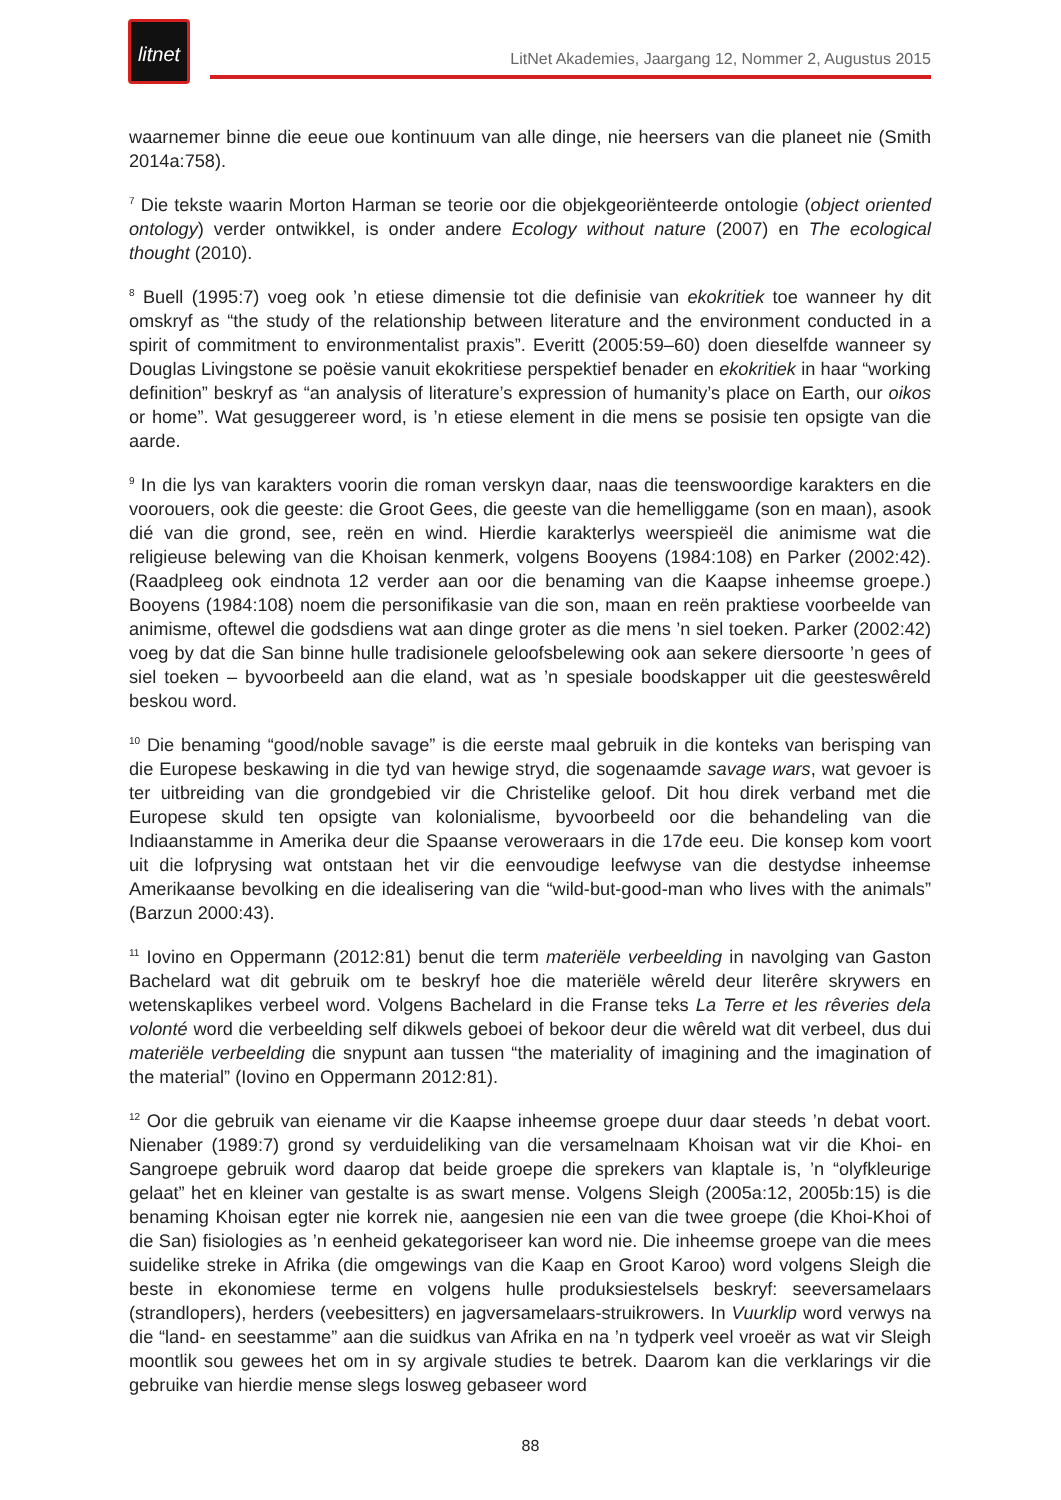litnet
LitNet Akademies, Jaargang 12, Nommer 2, Augustus 2015
waarnemer binne die eeue oue kontinuum van alle dinge, nie heersers van die planeet nie (Smith 2014a:758).
<sup>7</sup> Die tekste waarin Morton Harman se teorie oor die objekgeoriënteerde ontologie (object oriented ontology) verder ontwikkel, is onder andere Ecology without nature (2007) en The ecological thought (2010).
<sup>8</sup> Buell (1995:7) voeg ook ’n etiese dimensie tot die definisie van ekokritiek toe wanneer hy dit omskryf as “the study of the relationship between literature and the environment conducted in a spirit of commitment to environmentalist praxis”. Everitt (2005:59–60) doen dieselfde wanneer sy Douglas Livingstone se poësie vanuit ekokritiese perspektief benader en ekokritiek in haar “working definition” beskryf as “an analysis of literature’s expression of humanity’s place on Earth, our oikos or home”. Wat gesuggereer word, is ’n etiese element in die mens se posisie ten opsigte van die aarde.
<sup>9</sup> In die lys van karakters voorin die roman verskyn daar, naas die teenswoordige karakters en die voorouers, ook die geeste: die Groot Gees, die geeste van die hemelliggame (son en maan), asook dié van die grond, see, reën en wind. Hierdie karakterlys weerspieël die animisme wat die religieuse belewing van die Khoisan kenmerk, volgens Booyens (1984:108) en Parker (2002:42). (Raadpleeg ook eindnota 12 verder aan oor die benaming van die Kaapse inheemse groepe.) Booyens (1984:108) noem die personifikasie van die son, maan en reën praktiese voorbeelde van animisme, oftewel die godsdiens wat aan dinge groter as die mens ’n siel toeken. Parker (2002:42) voeg by dat die San binne hulle tradisionele geloofsbelewing ook aan sekere diersoorte ’n gees of siel toeken – byvoorbeeld aan die eland, wat as ’n spesiale boodskapper uit die geesteswêreld beskou word.
<sup>10</sup> Die benaming “good/noble savage” is die eerste maal gebruik in die konteks van berisping van die Europese beskawing in die tyd van hewige stryd, die sogenaamde savage wars, wat gevoer is ter uitbreiding van die grondgebied vir die Christelike geloof. Dit hou direk verband met die Europese skuld ten opsigte van kolonialisme, byvoorbeeld oor die behandeling van die Indiaanstamme in Amerika deur die Spaanse veroweraars in die 17de eeu. Die konsep kom voort uit die lofprysing wat ontstaan het vir die eenvoudige leefwyse van die destydse inheemse Amerikaanse bevolking en die idealisering van die “wild-but-good-man who lives with the animals” (Barzun 2000:43).
<sup>11</sup> Iovino en Oppermann (2012:81) benut die term materiële verbeelding in navolging van Gaston Bachelard wat dit gebruik om te beskryf hoe die materiële wêreld deur literêre skrywers en wetenskaplikes verbeel word. Volgens Bachelard in die Franse teks La Terre et les rêveries dela volonté word die verbeelding self dikwels geboei of bekoor deur die wêreld wat dit verbeel, dus dui materiële verbeelding die snypunt aan tussen “the materiality of imagining and the imagination of the material” (Iovino en Oppermann 2012:81).
<sup>12</sup> Oor die gebruik van eiename vir die Kaapse inheemse groepe duur daar steeds ’n debat voort. Nienaber (1989:7) grond sy verduideliking van die versamelnaam Khoisan wat vir die Khoi- en Sangroepe gebruik word daarop dat beide groepe die sprekers van klaptale is, ’n “olyfkleurige gelaat” het en kleiner van gestalte is as swart mense. Volgens Sleigh (2005a:12, 2005b:15) is die benaming Khoisan egter nie korrek nie, aangesien nie een van die twee groepe (die Khoi-Khoi of die San) fisiologies as ’n eenheid gekategoriseer kan word nie. Die inheemse groepe van die mees suidelike streke in Afrika (die omgewings van die Kaap en Groot Karoo) word volgens Sleigh die beste in ekonomiese terme en volgens hulle produksiestelsels beskryf: seeversamelaars (strandlopers), herders (veebesitters) en jagversamelaars-struikrowers. In Vuurklip word verwys na die “land- en seestamme” aan die suidkus van Afrika en na ’n tydperk veel vroeër as wat vir Sleigh moontlik sou gewees het om in sy argivale studies te betrek. Daarom kan die verklarings vir die gebruike van hierdie mense slegs losweg gebaseer word
88